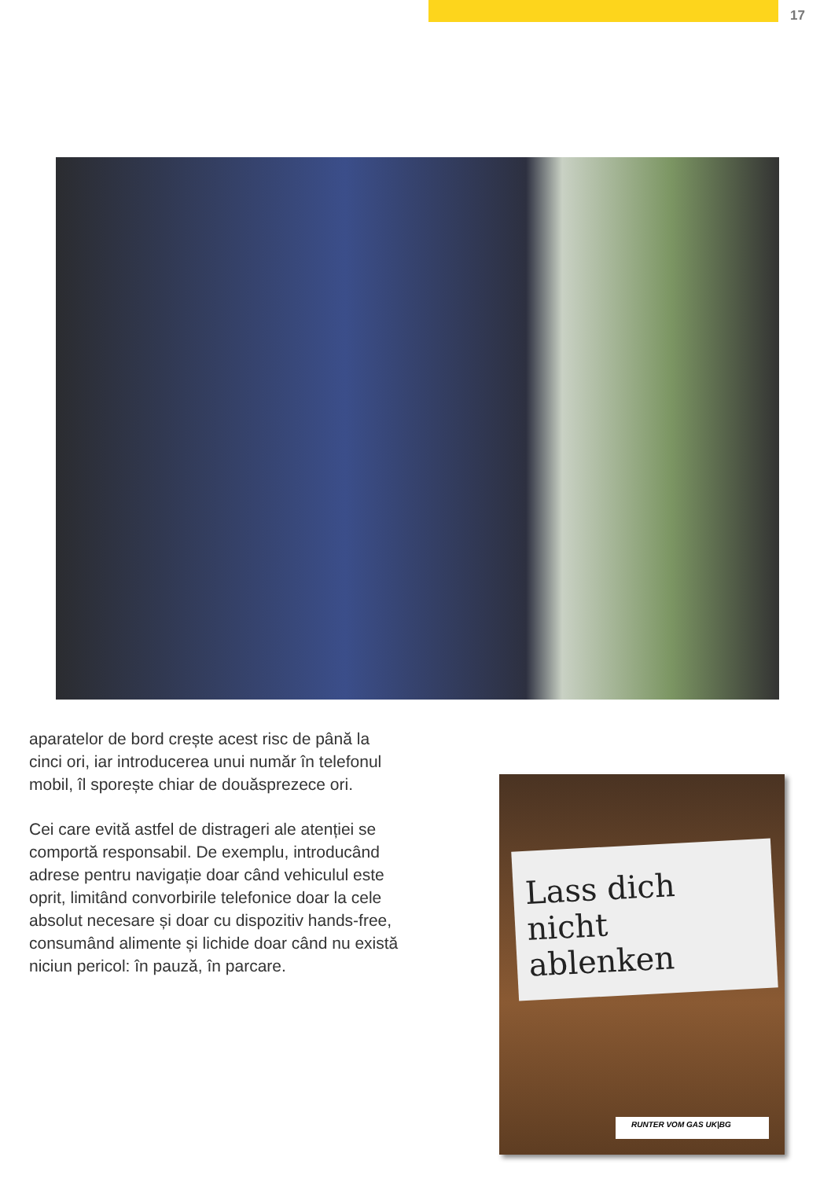17
aparatelor de bord crește acest risc de până la cinci ori, iar introducerea unui număr în telefonul mobil, îl sporește chiar de douăsprezece ori.
Cei care evită astfel de distrageri ale atenției se comportă responsabil. De exemplu, introducând adrese pentru navigație doar când vehiculul este oprit, limitând convorbirile telefonice doar la cele absolut necesare și doar cu dispozitiv hands-free, consumând alimente și lichide doar când nu există niciun pericol: în pauză, în parcare.
Lass dich
nicht ablenken
RUNTER VOM GAS UK|BG